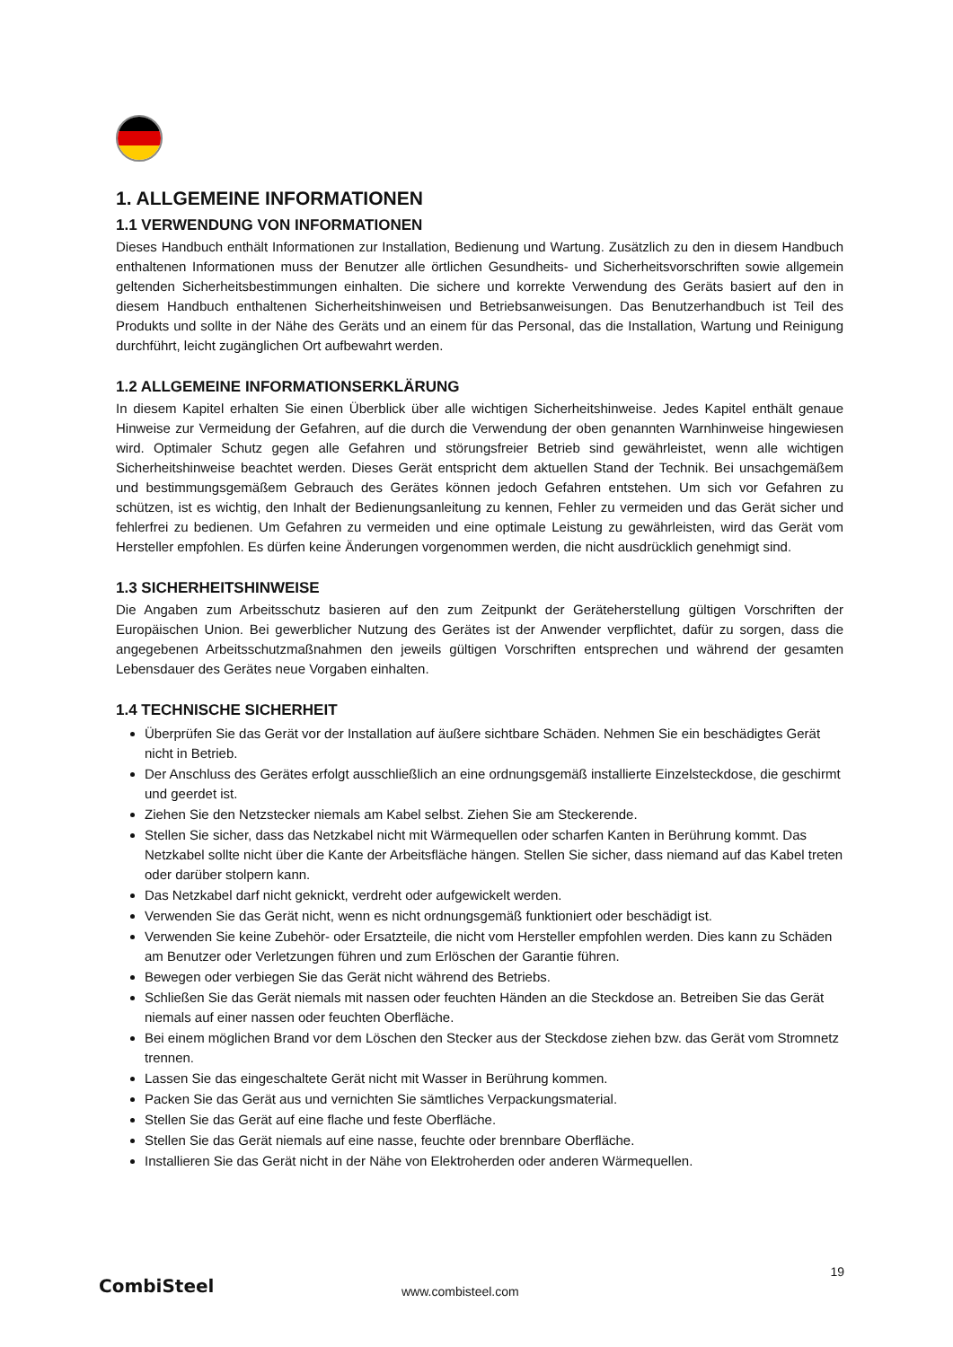1. ALLGEMEINE INFORMATIONEN
1.1 VERWENDUNG VON INFORMATIONEN
Dieses Handbuch enthält Informationen zur Installation, Bedienung und Wartung. Zusätzlich zu den in diesem Handbuch enthaltenen Informationen muss der Benutzer alle örtlichen Gesundheits- und Sicherheitsvorschriften sowie allgemein geltenden Sicherheitsbestimmungen einhalten. Die sichere und korrekte Verwendung des Geräts basiert auf den in diesem Handbuch enthaltenen Sicherheitshinweisen und Betriebsanweisungen. Das Benutzerhandbuch ist Teil des Produkts und sollte in der Nähe des Geräts und an einem für das Personal, das die Installation, Wartung und Reinigung durchführt, leicht zugänglichen Ort aufbewahrt werden.
1.2 ALLGEMEINE INFORMATIONSERKLÄRUNG
In diesem Kapitel erhalten Sie einen Überblick über alle wichtigen Sicherheitshinweise. Jedes Kapitel enthält genaue Hinweise zur Vermeidung der Gefahren, auf die durch die Verwendung der oben genannten Warnhinweise hingewiesen wird. Optimaler Schutz gegen alle Gefahren und störungsfreier Betrieb sind gewährleistet, wenn alle wichtigen Sicherheitshinweise beachtet werden. Dieses Gerät entspricht dem aktuellen Stand der Technik. Bei unsachgemäßem und bestimmungsgemäßem Gebrauch des Gerätes können jedoch Gefahren entstehen. Um sich vor Gefahren zu schützen, ist es wichtig, den Inhalt der Bedienungsanleitung zu kennen, Fehler zu vermeiden und das Gerät sicher und fehlerfrei zu bedienen. Um Gefahren zu vermeiden und eine optimale Leistung zu gewährleisten, wird das Gerät vom Hersteller empfohlen. Es dürfen keine Änderungen vorgenommen werden, die nicht ausdrücklich genehmigt sind.
1.3 SICHERHEITSHINWEISE
Die Angaben zum Arbeitsschutz basieren auf den zum Zeitpunkt der Geräteherstellung gültigen Vorschriften der Europäischen Union. Bei gewerblicher Nutzung des Gerätes ist der Anwender verpflichtet, dafür zu sorgen, dass die angegebenen Arbeitsschutzmaßnahmen den jeweils gültigen Vorschriften entsprechen und während der gesamten Lebensdauer des Gerätes neue Vorgaben einhalten.
1.4 TECHNISCHE SICHERHEIT
Überprüfen Sie das Gerät vor der Installation auf äußere sichtbare Schäden. Nehmen Sie ein beschädigtes Gerät nicht in Betrieb.
Der Anschluss des Gerätes erfolgt ausschließlich an eine ordnungsgemäß installierte Einzelsteckdose, die geschirmt und geerdet ist.
Ziehen Sie den Netzstecker niemals am Kabel selbst. Ziehen Sie am Steckerende.
Stellen Sie sicher, dass das Netzkabel nicht mit Wärmequellen oder scharfen Kanten in Berührung kommt. Das Netzkabel sollte nicht über die Kante der Arbeitsfläche hängen. Stellen Sie sicher, dass niemand auf das Kabel treten oder darüber stolpern kann.
Das Netzkabel darf nicht geknickt, verdreht oder aufgewickelt werden.
Verwenden Sie das Gerät nicht, wenn es nicht ordnungsgemäß funktioniert oder beschädigt ist.
Verwenden Sie keine Zubehör- oder Ersatzteile, die nicht vom Hersteller empfohlen werden. Dies kann zu Schäden am Benutzer oder Verletzungen führen und zum Erlöschen der Garantie führen.
Bewegen oder verbiegen Sie das Gerät nicht während des Betriebs.
Schließen Sie das Gerät niemals mit nassen oder feuchten Händen an die Steckdose an. Betreiben Sie das Gerät niemals auf einer nassen oder feuchten Oberfläche.
Bei einem möglichen Brand vor dem Löschen den Stecker aus der Steckdose ziehen bzw. das Gerät vom Stromnetz trennen.
Lassen Sie das eingeschaltete Gerät nicht mit Wasser in Berührung kommen.
Packen Sie das Gerät aus und vernichten Sie sämtliches Verpackungsmaterial.
Stellen Sie das Gerät auf eine flache und feste Oberfläche.
Stellen Sie das Gerät niemals auf eine nasse, feuchte oder brennbare Oberfläche.
Installieren Sie das Gerät nicht in der Nähe von Elektroherden oder anderen Wärmequellen.
19
CombiSteel
www.combisteel.com